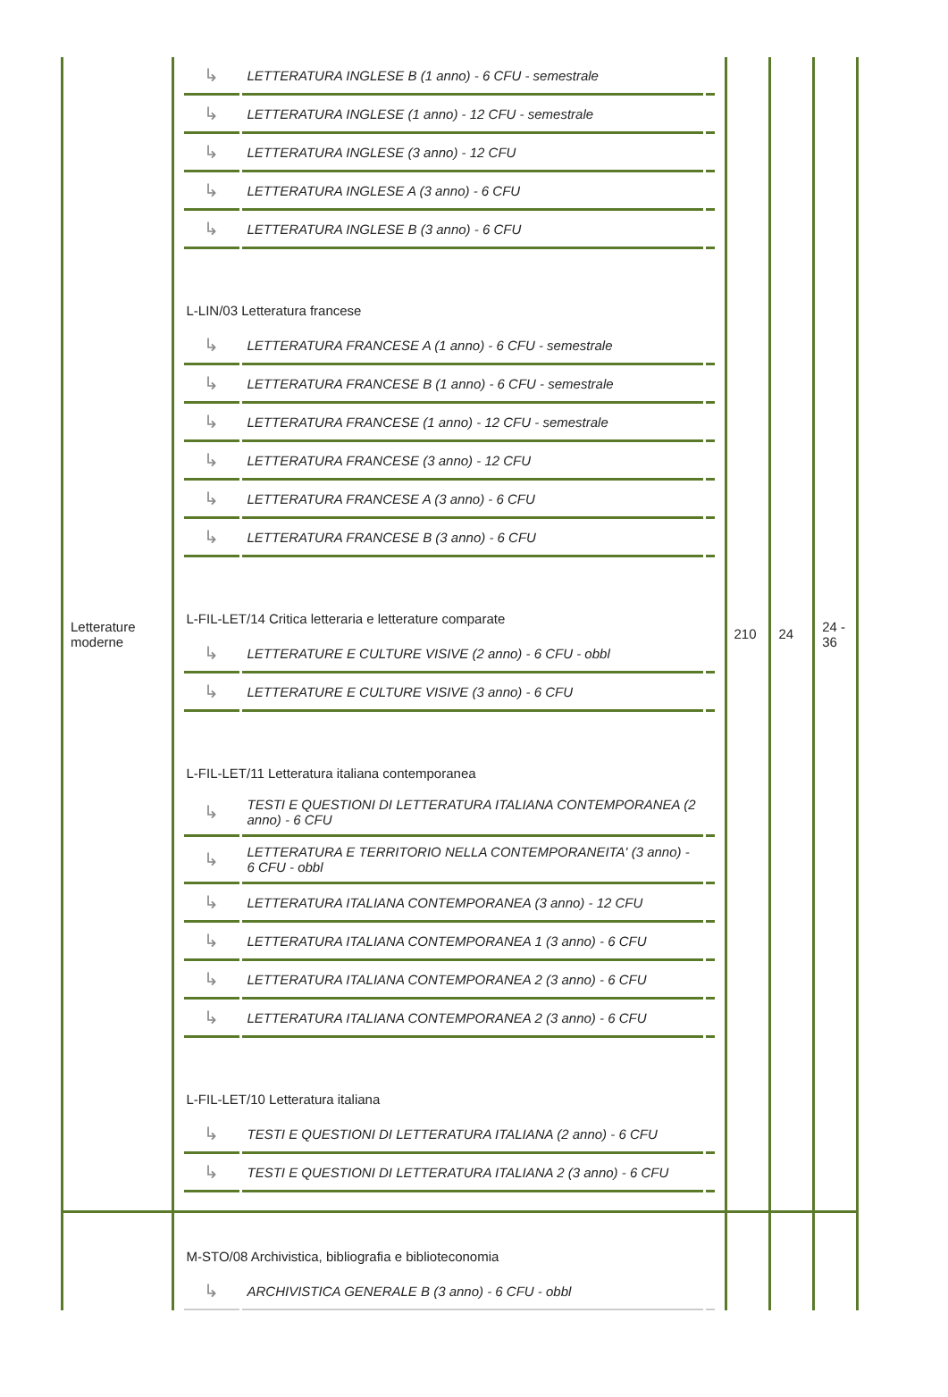| Letterature moderne | / ↳ / LETTERATURA INGLESE B (1 anno) - 6 CFU - semestrale / / / ↳ / LETTERATURA INGLESE (1 anno) - 12 CFU - semestrale / / / ↳ / LETTERATURA INGLESE (3 anno) - 12 CFU / / / ↳ / LETTERATURA INGLESE A (3 anno) - 6 CFU / / / ↳ / LETTERATURA INGLESE B (3 anno) - 6 CFU / / L-LIN/03 Letteratura francese / ↳ / LETTERATURA FRANCESE A (1 anno) - 6 CFU - semestrale / / / ↳ / LETTERATURA FRANCESE B (1 anno) - 6 CFU - semestrale / / / ↳ / LETTERATURA FRANCESE (1 anno) - 12 CFU - semestrale / / / ↳ / LETTERATURA FRANCESE (3 anno) - 12 CFU / / / ↳ / LETTERATURA FRANCESE A (3 anno) - 6 CFU / / / ↳ / LETTERATURA FRANCESE B (3 anno) - 6 CFU / / L-FIL-LET/14 Critica letteraria e letterature comparate / ↳ / LETTERATURE E CULTURE VISIVE (2 anno) - 6 CFU - obbl / / / ↳ / LETTERATURE E CULTURE VISIVE (3 anno) - 6 CFU / / L-FIL-LET/11 Letteratura italiana contemporanea / ↳ / TESTI E QUESTIONI DI LETTERATURA ITALIANA CONTEMPORANEA (2 anno) - 6 CFU / / / ↳ / LETTERATURA E TERRITORIO NELLA CONTEMPORANEITA' (3 anno) - 6 CFU - obbl / / / ↳ / LETTERATURA ITALIANA CONTEMPORANEA (3 anno) - 12 CFU / / / ↳ / LETTERATURA ITALIANA CONTEMPORANEA 1 (3 anno) - 6 CFU / / / ↳ / LETTERATURA ITALIANA CONTEMPORANEA 2 (3 anno) - 6 CFU / / / ↳ / LETTERATURA ITALIANA CONTEMPORANEA 2 (3 anno) - 6 CFU / / L-FIL-LET/10 Letteratura italiana / ↳ / TESTI E QUESTIONI DI LETTERATURA ITALIANA (2 anno) - 6 CFU / / / ↳ / TESTI E QUESTIONI DI LETTERATURA ITALIANA 2 (3 anno) - 6 CFU / / | 210 | 24 | 24 - 36 |
| | M-STO/08 Archivistica, bibliografia e biblioteconomia / ↳ / ARCHIVISTICA GENERALE B (3 anno) - 6 CFU - obbl / / | | | |